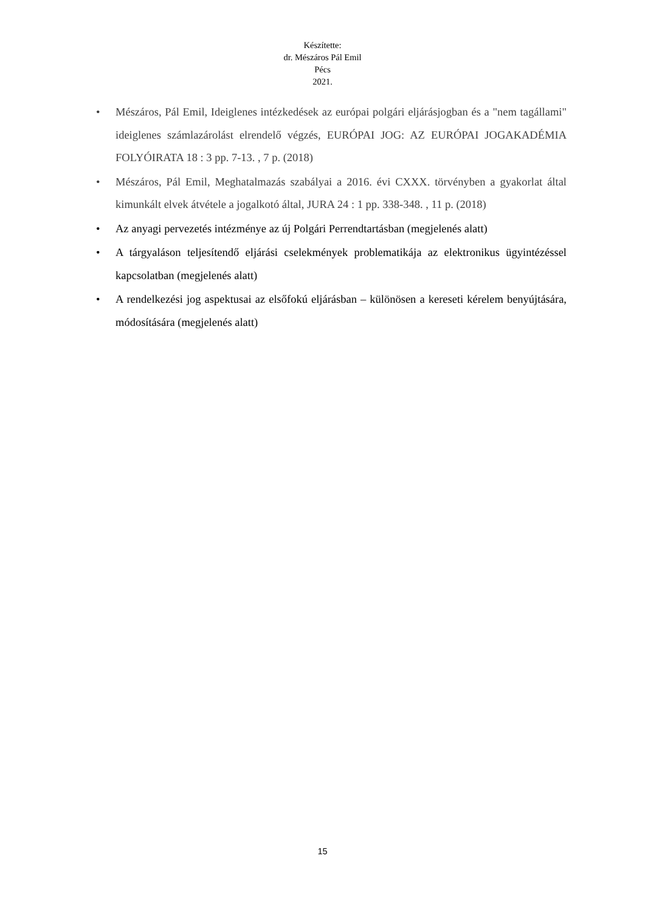Készítette:
dr. Mészáros Pál Emil
Pécs
2021.
• Mészáros, Pál Emil, Ideiglenes intézkedések az európai polgári eljárásjogban és a "nem tagállami" ideiglenes számlazárolást elrendelő végzés, EURÓPAI JOG: AZ EURÓPAI JOGAKADÉMIA FOLYÓIRATA 18 : 3 pp. 7-13. , 7 p. (2018)
• Mészáros, Pál Emil, Meghatalmazás szabályai a 2016. évi CXXX. törvényben a gyakorlat által kimunkált elvek átvétele a jogalkotó által, JURA 24 : 1 pp. 338-348. , 11 p. (2018)
• Az anyagi pervezetés intézménye az új Polgári Perrendtartásban (megjelenés alatt)
• A tárgyaláson teljesítendő eljárási cselekmények problematikája az elektronikus ügyintézéssel kapcsolatban (megjelenés alatt)
• A rendelkezési jog aspektusai az elsőfokú eljárásban – különösen a kereseti kérelem benyújtására, módosítására (megjelenés alatt)
15